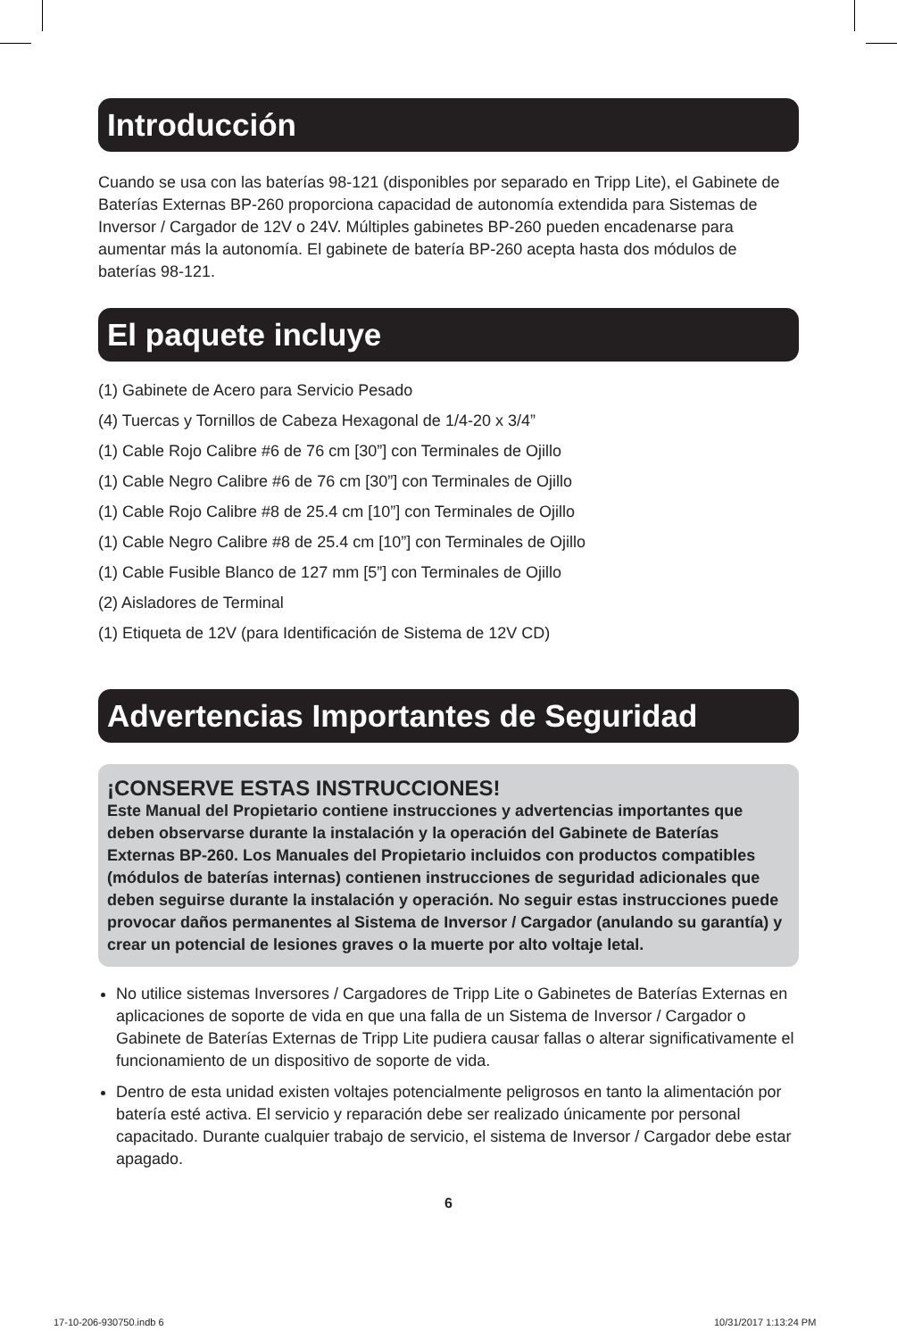Introducción
Cuando se usa con las baterías 98-121 (disponibles por separado en Tripp Lite), el Gabinete de Baterías Externas BP-260 proporciona capacidad de autonomía extendida para Sistemas de Inversor / Cargador de 12V o 24V. Múltiples gabinetes BP-260 pueden encadenarse para aumentar más la autonomía. El gabinete de batería BP-260 acepta hasta dos módulos de baterías 98-121.
El paquete incluye
(1) Gabinete de Acero para Servicio Pesado
(4) Tuercas y Tornillos de Cabeza Hexagonal de 1/4-20 x 3/4”
(1) Cable Rojo Calibre #6 de 76 cm [30”] con Terminales de Ojillo
(1) Cable Negro Calibre #6 de 76 cm [30”] con Terminales de Ojillo
(1) Cable Rojo Calibre #8 de 25.4 cm [10”] con Terminales de Ojillo
(1) Cable Negro Calibre #8 de 25.4 cm [10”] con Terminales de Ojillo
(1) Cable Fusible Blanco de 127 mm [5”] con Terminales de Ojillo
(2) Aisladores de Terminal
(1) Etiqueta de 12V (para Identificación de Sistema de 12V CD)
Advertencias Importantes de Seguridad
¡CONSERVE ESTAS INSTRUCCIONES!
Este Manual del Propietario contiene instrucciones y advertencias importantes que deben observarse durante la instalación y la operación del Gabinete de Baterías Externas BP-260. Los Manuales del Propietario incluidos con productos compatibles (módulos de baterías internas) contienen instrucciones de seguridad adicionales que deben seguirse durante la instalación y operación. No seguir estas instrucciones puede provocar daños permanentes al Sistema de Inversor / Cargador (anulando su garantía) y crear un potencial de lesiones graves o la muerte por alto voltaje letal.
No utilice sistemas Inversores / Cargadores de Tripp Lite o Gabinetes de Baterías Externas en aplicaciones de soporte de vida en que una falla de un Sistema de Inversor / Cargador o Gabinete de Baterías Externas de Tripp Lite pudiera causar fallas o alterar significativamente el funcionamiento de un dispositivo de soporte de vida.
Dentro de esta unidad existen voltajes potencialmente peligrosos en tanto la alimentación por batería esté activa. El servicio y reparación debe ser realizado únicamente por personal capacitado. Durante cualquier trabajo de servicio, el sistema de Inversor / Cargador debe estar apagado.
6
17-10-206-930750.indb 6 10/31/2017 1:13:24 PM